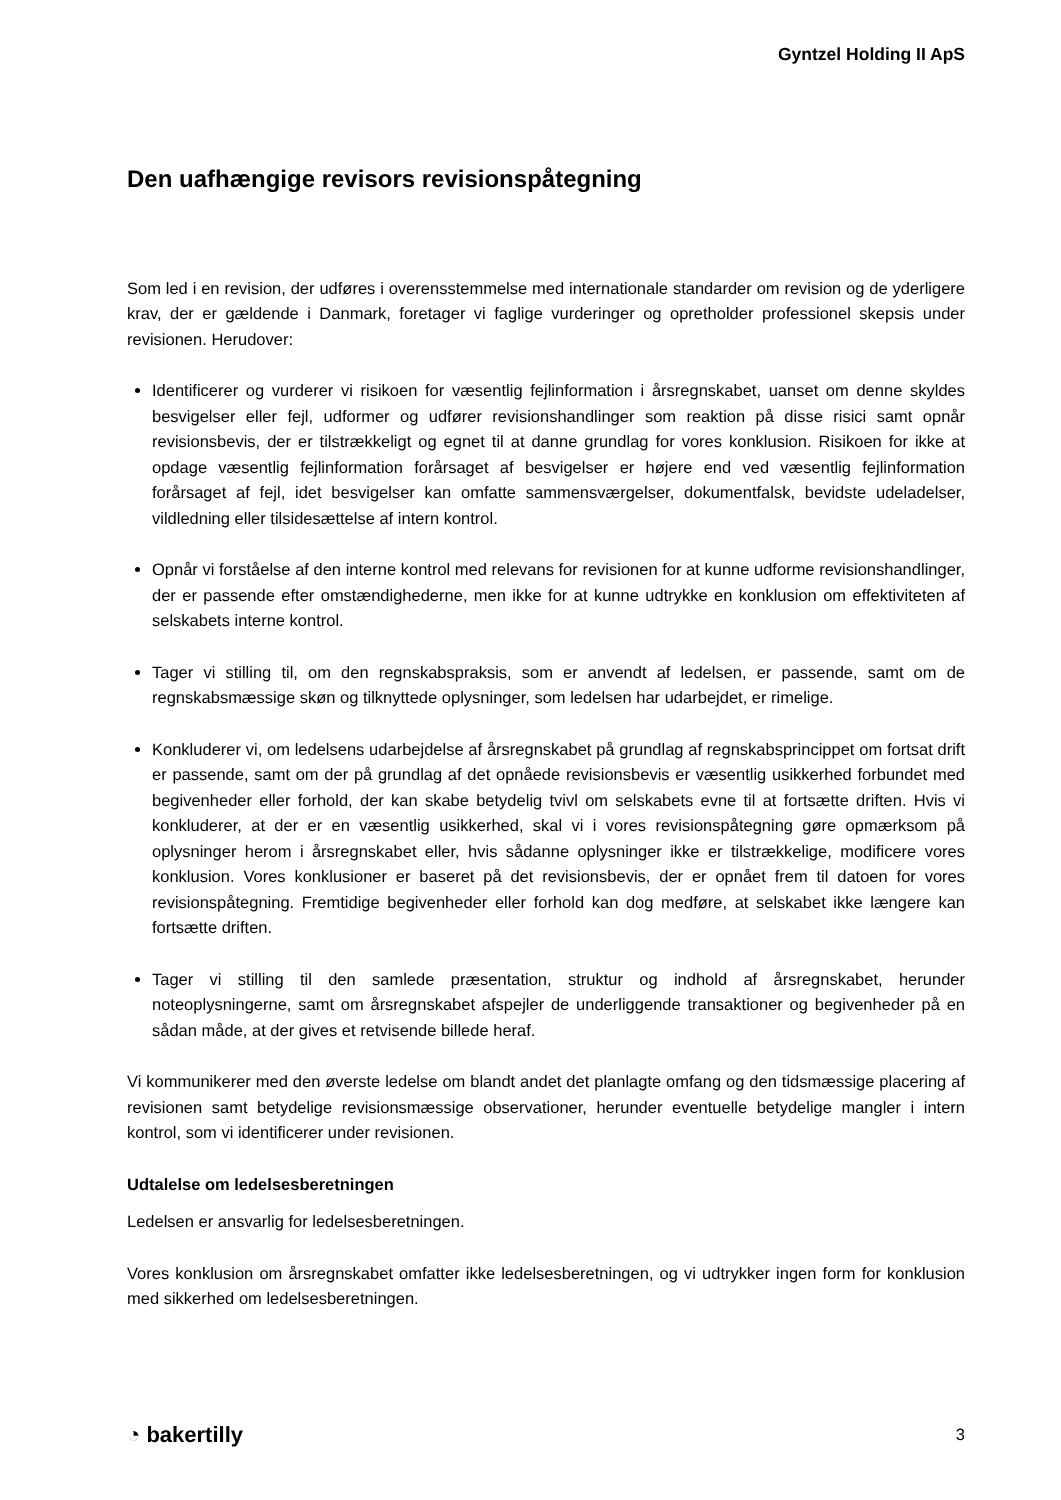Gyntzel Holding II ApS
Den uafhængige revisors revisionspåtegning
Som led i en revision, der udføres i overensstemmelse med internationale standarder om revision og de yderligere krav, der er gældende i Danmark, foretager vi faglige vurderinger og opretholder professionel skepsis under revisionen. Herudover:
Identificerer og vurderer vi risikoen for væsentlig fejlinformation i årsregnskabet, uanset om denne skyldes besvigelser eller fejl, udformer og udfører revisionshandlinger som reaktion på disse risici samt opnår revisionsbevis, der er tilstrækkeligt og egnet til at danne grundlag for vores konklusion. Risikoen for ikke at opdage væsentlig fejlinformation forårsaget af besvigelser er højere end ved væsentlig fejlinformation forårsaget af fejl, idet besvigelser kan omfatte sammensværgelser, dokumentfalsk, bevidste udeladelser, vildledning eller tilsidesættelse af intern kontrol.
Opnår vi forståelse af den interne kontrol med relevans for revisionen for at kunne udforme revisionshandlinger, der er passende efter omstændighederne, men ikke for at kunne udtrykke en konklusion om effektiviteten af selskabets interne kontrol.
Tager vi stilling til, om den regnskabspraksis, som er anvendt af ledelsen, er passende, samt om de regnskabsmæssige skøn og tilknyttede oplysninger, som ledelsen har udarbejdet, er rimelige.
Konkluderer vi, om ledelsens udarbejdelse af årsregnskabet på grundlag af regnskabsprincippet om fortsat drift er passende, samt om der på grundlag af det opnåede revisionsbevis er væsentlig usikkerhed forbundet med begivenheder eller forhold, der kan skabe betydelig tvivl om selskabets evne til at fortsætte driften. Hvis vi konkluderer, at der er en væsentlig usikkerhed, skal vi i vores revisionspåtegning gøre opmærksom på oplysninger herom i årsregnskabet eller, hvis sådanne oplysninger ikke er tilstrækkelige, modificere vores konklusion. Vores konklusioner er baseret på det revisionsbevis, der er opnået frem til datoen for vores revisionspåtegning. Fremtidige begivenheder eller forhold kan dog medføre, at selskabet ikke længere kan fortsætte driften.
Tager vi stilling til den samlede præsentation, struktur og indhold af årsregnskabet, herunder noteoplysningerne, samt om årsregnskabet afspejler de underliggende transaktioner og begivenheder på en sådan måde, at der gives et retvisende billede heraf.
Vi kommunikerer med den øverste ledelse om blandt andet det planlagte omfang og den tidsmæssige placering af revisionen samt betydelige revisionsmæssige observationer, herunder eventuelle betydelige mangler i intern kontrol, som vi identificerer under revisionen.
Udtalelse om ledelsesberetningen
Ledelsen er ansvarlig for ledelsesberetningen.
Vores konklusion om årsregnskabet omfatter ikke ledelsesberetningen, og vi udtrykker ingen form for konklusion med sikkerhed om ledelsesberetningen.
◔ bakertilly 3